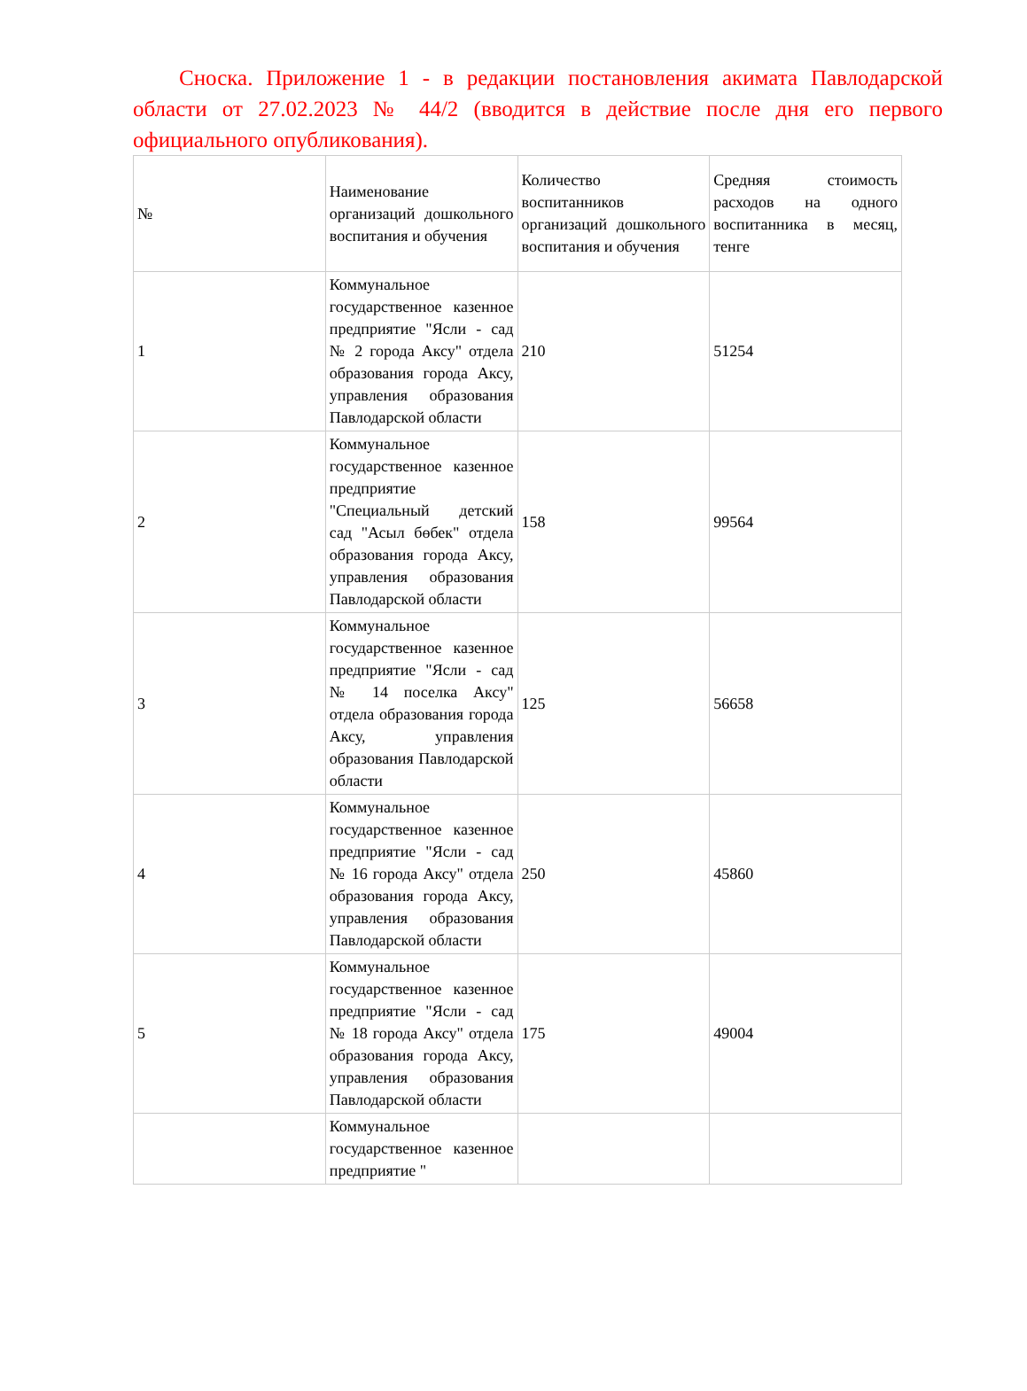Сноска. Приложение 1 - в редакции постановления акимата Павлодарской области от 27.02.2023 № 44/2 (вводится в действие после дня его первого официального опубликования).
| № | Наименование организаций дошкольного воспитания и обучения | Количество воспитанников организаций дошкольного воспитания и обучения | Средняя стоимость расходов на одного воспитанника в месяц, тенге |
| 1 | Коммунальное государственное казенное предприятие "Ясли - сад № 2 города Аксу" отдела образования города Аксу, управления образования Павлодарской области | 210 | 51254 |
| 2 | Коммунальное государственное казенное предприятие "Специальный детский сад "Асыл бөбек" отдела образования города Аксу, управления образования Павлодарской области | 158 | 99564 |
| 3 | Коммунальное государственное казенное предприятие "Ясли - сад № 14 поселка Аксу" отдела образования города Аксу, управления образования Павлодарской области | 125 | 56658 |
| 4 | Коммунальное государственное казенное предприятие "Ясли - сад № 16 города Аксу" отдела образования города Аксу, управления образования Павлодарской области | 250 | 45860 |
| 5 | Коммунальное государственное казенное предприятие "Ясли - сад № 18 города Аксу" отдела образования города Аксу, управления образования Павлодарской области | 175 | 49004 |
| | Коммунальное государственное казенное предприятие " | | |